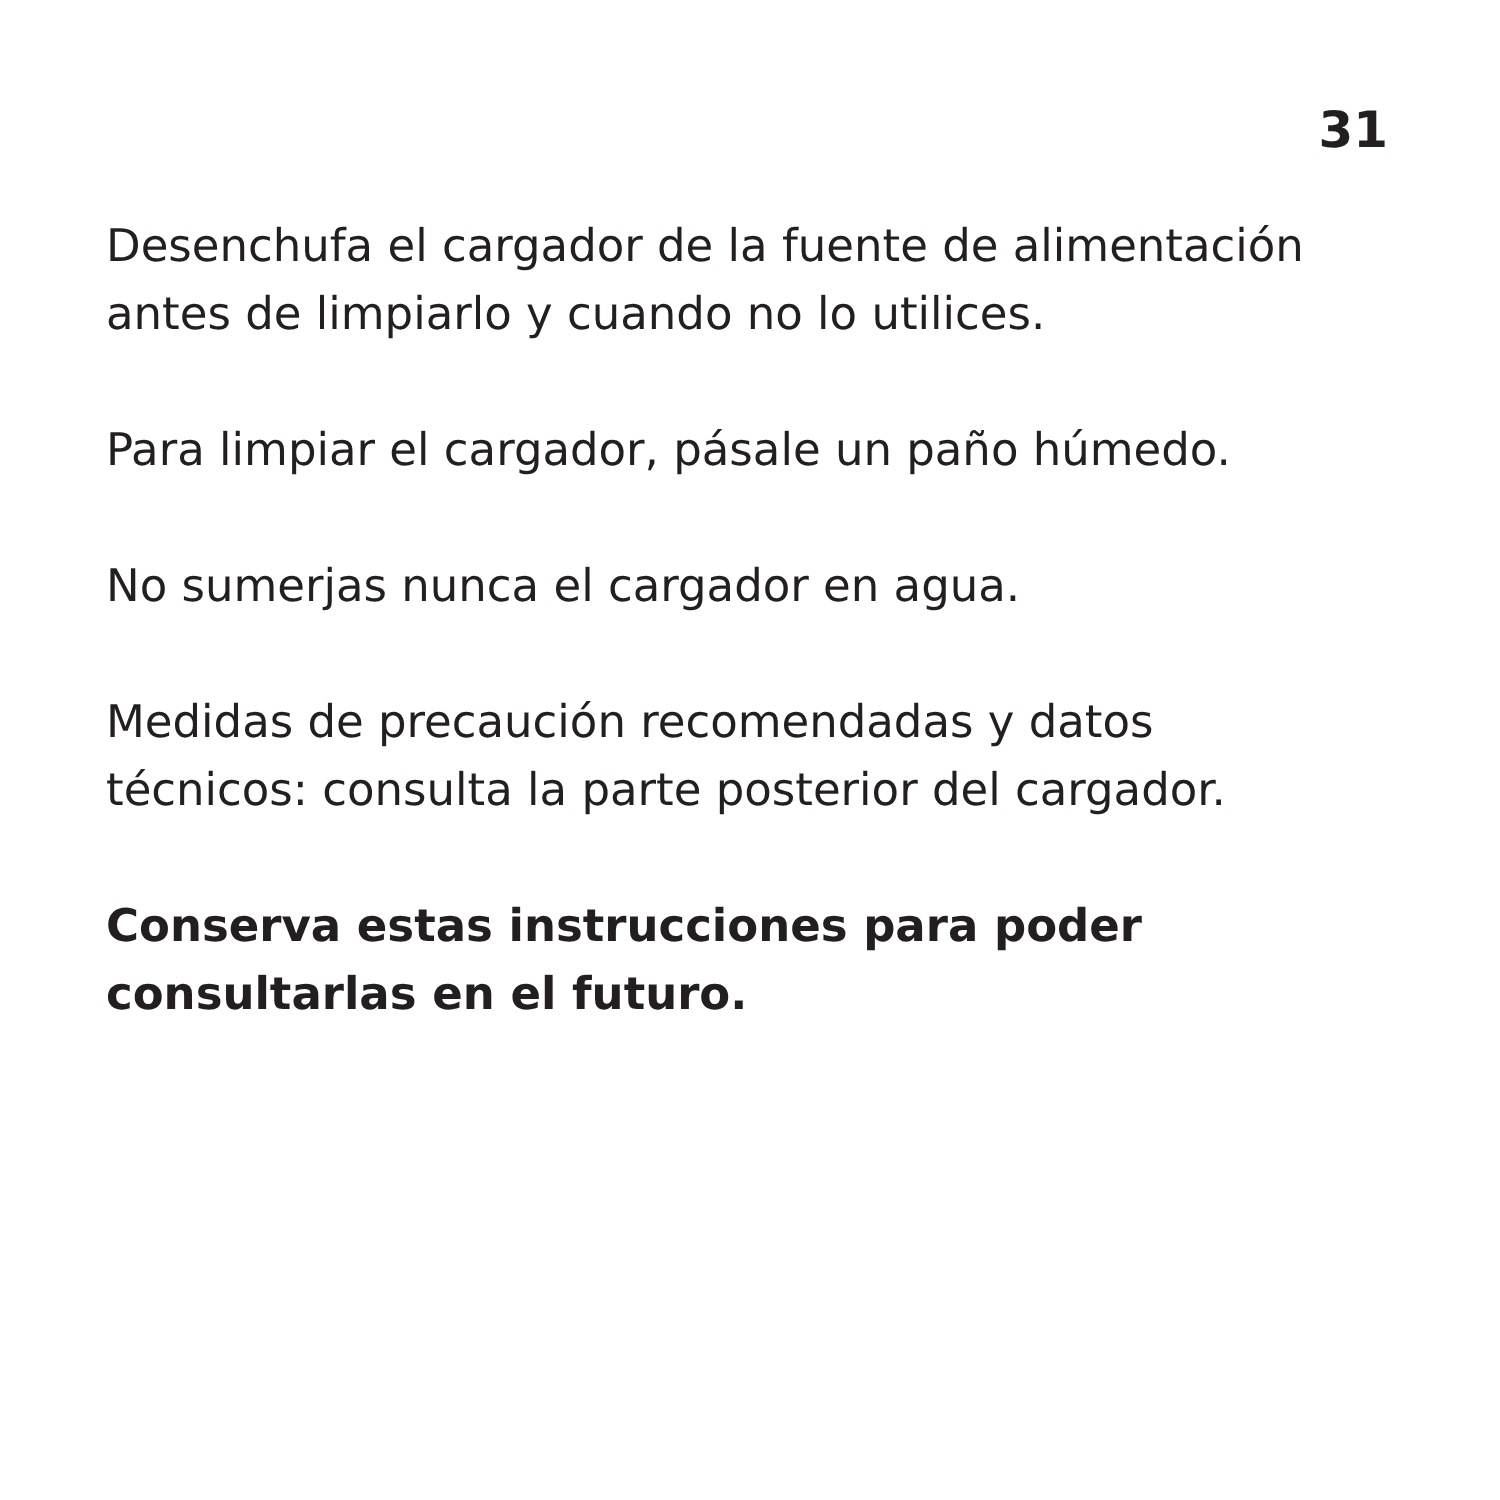31
Desenchufa el cargador de la fuente de alimentación antes de limpiarlo y cuando no lo utilices.
Para limpiar el cargador, pásale un paño húmedo.
No sumerjas nunca el cargador en agua.
Medidas de precaución recomendadas y datos técnicos: consulta la parte posterior del cargador.
Conserva estas instrucciones para poder consultarlas en el futuro.